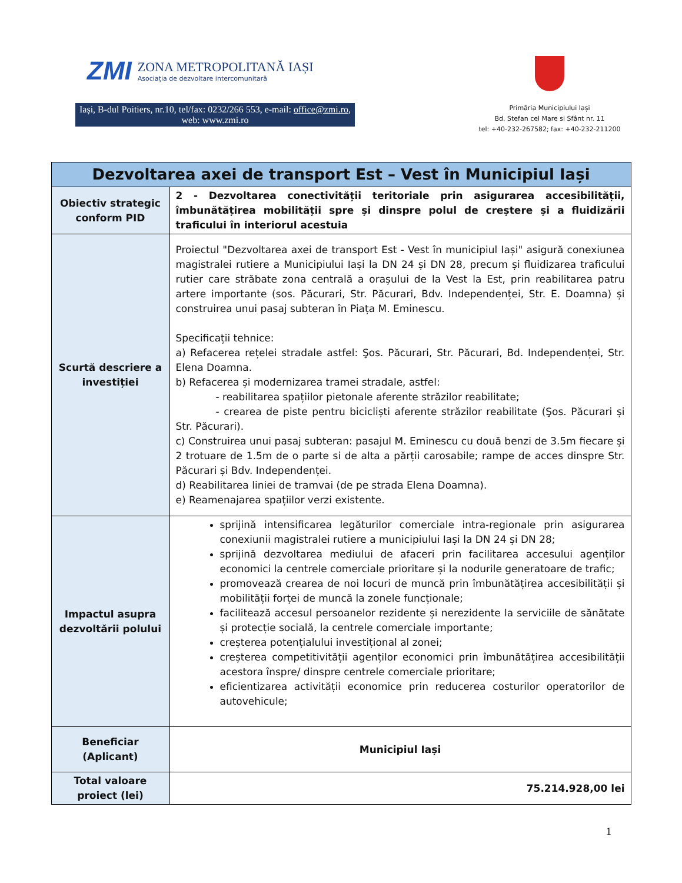ZMI
ZONA METROPOLITANĂ IAȘI
Asociația de dezvoltare intercomunitară
Iași, B-dul Poitiers, nr.10, tel/fax: 0232/266 553, e-mail: office@zmi.ro, web: www.zmi.ro
Primăria Municipiului Iași
Bd. Stefan cel Mare si Sfânt nr. 11
tel: +40-232-267582; fax: +40-232-211200
| Dezvoltarea axei de transport Est – Vest în Municipiul Iași | |
| --- | --- |
| Obiectiv strategic conform PID | 2 - Dezvoltarea conectivității teritoriale prin asigurarea accesibilității, îmbunătățirea mobilității spre și dinspre polul de creștere și a fluidizării traficului în interiorul acestuia |
| Scurtă descriere a investiției | Proiectul "Dezvoltarea axei de transport Est - Vest în municipiul Iași" asigură conexiunea magistralei rutiere a Municipiului Iași la DN 24 și DN 28, precum și fluidizarea traficului rutier care străbate zona centrală a orașului de la Vest la Est, prin reabilitarea patru artere importante (sos. Păcurari, Str. Păcurari, Bdv. Independenței, Str. E. Doamna) și construirea unui pasaj subteran în Piața M. Eminescu. Specificații tehnice: a) Refacerea rețelei stradale astfel: Şos. Păcurari, Str. Păcurari, Bd. Independenței, Str. Elena Doamna. b) Refacerea și modernizarea tramei stradale, astfel: - reabilitarea spațiilor pietonale aferente străzilor reabilitate; - crearea de piste pentru bicicliști aferente străzilor reabilitate (Şos. Păcurari și Str. Păcurari). c) Construirea unui pasaj subteran: pasajul M. Eminescu cu două benzi de 3.5m fiecare și 2 trotuare de 1.5m de o parte si de alta a părții carosabile; rampe de acces dinspre Str. Păcurari și Bdv. Independenței. d) Reabilitarea liniei de tramvai (de pe strada Elena Doamna). e) Reamenajarea spațiilor verzi existente. |
| Impactul asupra dezvoltării polului | sprijină intensificarea legăturilor comerciale intra-regionale prin asigurarea conexiunii magistralei rutiere a municipiului Iași la DN 24 și DN 28; sprijină dezvoltarea mediului de afaceri prin facilitarea accesului agenților economici la centrele comerciale prioritare și la nodurile generatoare de trafic; promovează crearea de noi locuri de muncă prin îmbunătățirea accesibilității și mobilității forței de muncă la zonele funcționale; facilitează accesul persoanelor rezidente și nerezidente la serviciile de sănătate și protecție socială, la centrele comerciale importante; creșterea potențialului investițional al zonei; creșterea competitivității agenților economici prin îmbunătățirea accesibilității acestora înspre/ dinspre centrele comerciale prioritare; eficientizarea activității economice prin reducerea costurilor operatorilor de autovehicule; |
| Beneficiar (Aplicant) | Municipiul Iași |
| Total valoare proiect (lei) | 75.214.928,00 lei |
1